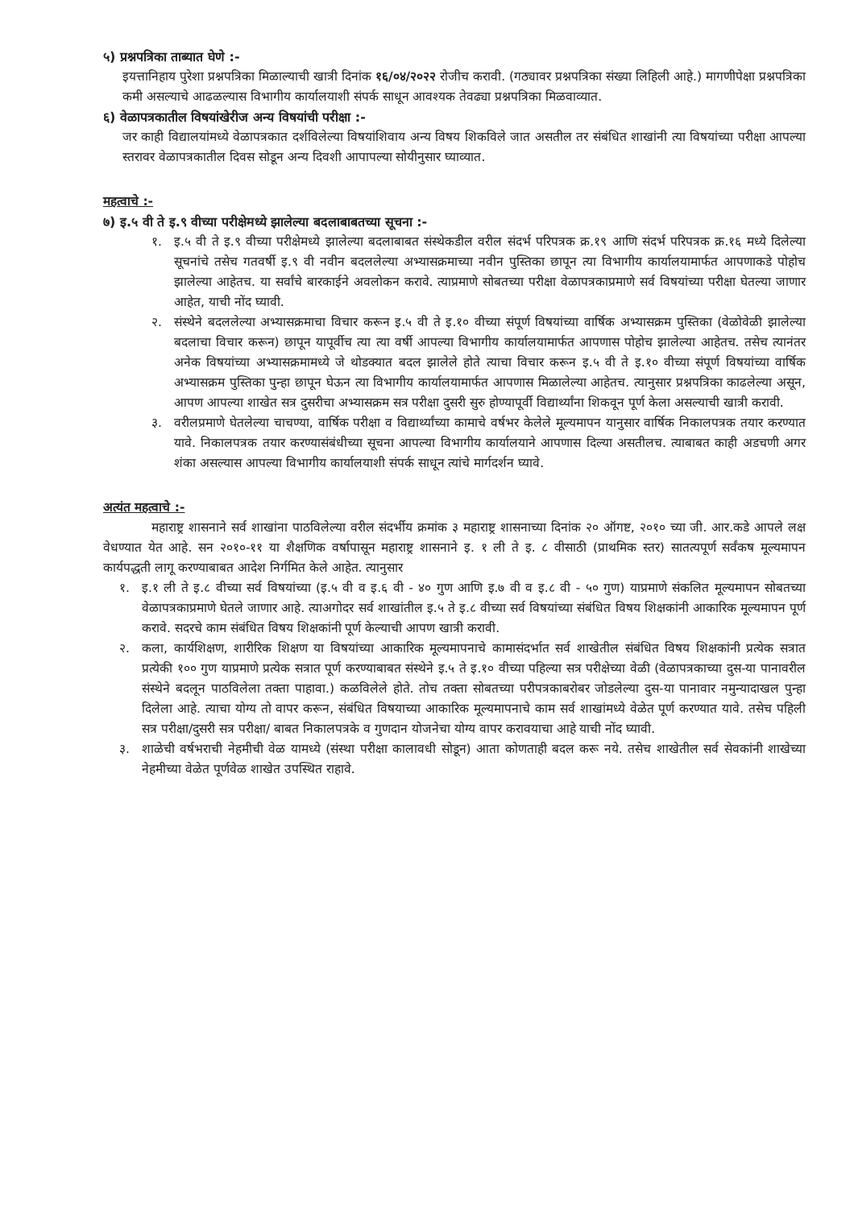५) प्रश्नपत्रिका ताब्यात घेणे :-
इयत्तानिहाय पुरेशा प्रश्नपत्रिका मिळाल्याची खात्री दिनांक १६/०४/२०२२ रोजीच करावी. (गठ्यावर प्रश्नपत्रिका संख्या लिहिली आहे.) मागणीपेक्षा प्रश्नपत्रिका कमी असल्याचे आढळल्यास विभागीय कार्यालयाशी संपर्क साधून आवश्यक तेवढ्या प्रश्नपत्रिका मिळवाव्यात.
६) वेळापत्रकातील विषयांखेरीज अन्य विषयांची परीक्षा :-
जर काही विद्यालयांमध्ये वेळापत्रकात दर्शविलेल्या विषयांशिवाय अन्य विषय शिकविले जात असतील तर संबंधित शाखांनी त्या विषयांच्या परीक्षा आपल्या स्तरावर वेळापत्रकातील दिवस सोडून अन्य दिवशी आपापल्या सोयीनुसार घ्याव्यात.
महत्वाचे :-
७) इ.५ वी ते इ.९ वीच्या परीक्षेमध्ये झालेल्या बदलाबाबतच्या सूचना :-
१. इ.५ वी ते इ.९ वीच्या परीक्षेमध्ये झालेल्या बदलाबाबत संस्थेकडील वरील संदर्भ परिपत्रक क्र.१९ आणि संदर्भ परिपत्रक क्र.१६ मध्ये दिलेल्या सूचनांचे तसेच गतवर्षी इ.९ वी नवीन बदललेल्या अभ्यासक्रमाच्या नवीन पुस्तिका छापून त्या विभागीय कार्यालयामार्फत आपणाकडे पोहोच झालेल्या आहेतच. या सर्वांचे बारकाईने अवलोकन करावे. त्याप्रमाणे सोबतच्या परीक्षा वेळापत्रकाप्रमाणे सर्व विषयांच्या परीक्षा घेतल्या जाणार आहेत, याची नोंद घ्यावी.
२. संस्थेने बदललेल्या अभ्यासक्रमाचा विचार करून इ.५ वी ते इ.१० वीच्या संपूर्ण विषयांच्या वार्षिक अभ्यासक्रम पुस्तिका (वेळोवेळी झालेल्या बदलाचा विचार करून) छापून यापूर्वीच त्या त्या वर्षी आपल्या विभागीय कार्यालयामार्फत आपणास पोहोच झालेल्या आहेतच. तसेच त्यानंतर अनेक विषयांच्या अभ्यासक्रमामध्ये जे थोडक्यात बदल झालेले होते त्याचा विचार करून इ.५ वी ते इ.१० वीच्या संपूर्ण विषयांच्या वार्षिक अभ्यासक्रम पुस्तिका पुन्हा छापून घेऊन त्या विभागीय कार्यालयामार्फत आपणास मिळालेल्या आहेतच. त्यानुसार प्रश्नपत्रिका काढलेल्या असून, आपण आपल्या शाखेत सत्र दुसरीचा अभ्यासक्रम सत्र परीक्षा दुसरी सुरु होण्यापूर्वी विद्यार्थ्यांना शिकवून पूर्ण केला असल्याची खात्री करावी.
३. वरीलप्रमाणे घेतलेल्या चाचण्या, वार्षिक परीक्षा व विद्यार्थ्यांच्या कामाचे वर्षभर केलेले मूल्यमापन यानुसार वार्षिक निकालपत्रक तयार करण्यात यावे. निकालपत्रक तयार करण्यासंबंधीच्या सूचना आपल्या विभागीय कार्यालयाने आपणास दिल्या असतीलच. त्याबाबत काही अडचणी अगर शंका असल्यास आपल्या विभागीय कार्यालयाशी संपर्क साधून त्यांचे मार्गदर्शन घ्यावे.
अत्यंत महत्वाचे :-
महाराष्ट्र शासनाने सर्व शाखांना पाठविलेल्या वरील संदर्भीय क्रमांक ३ महाराष्ट्र शासनाच्या दिनांक २० ऑगष्ट, २०१० च्या जी. आर.कडे आपले लक्ष वेधण्यात येत आहे. सन २०१०-११ या शैक्षणिक वर्षापासून महाराष्ट्र शासनाने इ. १ ली ते इ. ८ वीसाठी (प्राथमिक स्तर) सातत्यपूर्ण सर्वंकष मूल्यमापन कार्यपद्धती लागू करण्याबाबत आदेश निर्गमित केले आहेत. त्यानुसार
१. इ.१ ली ते इ.८ वीच्या सर्व विषयांच्या (इ.५ वी व इ.६ वी - ४० गुण आणि इ.७ वी व इ.८ वी - ५० गुण) याप्रमाणे संकलित मूल्यमापन सोबतच्या वेळापत्रकाप्रमाणे घेतले जाणार आहे. त्याअगोदर सर्व शाखांतील इ.५ ते इ.८ वीच्या सर्व विषयांच्या संबंधित विषय शिक्षकांनी आकारिक मूल्यमापन पूर्ण करावे. सदरचे काम संबंधित विषय शिक्षकांनी पूर्ण केल्याची आपण खात्री करावी.
२. कला, कार्यशिक्षण, शारीरिक शिक्षण या विषयांच्या आकारिक मूल्यमापनाचे कामासंदर्भात सर्व शाखेतील संबंधित विषय शिक्षकांनी प्रत्येक सत्रात प्रत्येकी १०० गुण याप्रमाणे प्रत्येक सत्रात पूर्ण करण्याबाबत संस्थेने इ.५ ते इ.१० वीच्या पहिल्या सत्र परीक्षेच्या वेळी (वेळापत्रकाच्या दुस-या पानावरील संस्थेने बदलून पाठविलेला तक्ता पाहावा.) कळविलेले होते. तोच तक्ता सोबतच्या परीपत्रकाबरोबर जोडलेल्या दुस-या पानावार नमुन्यादाखल पुन्हा दिलेला आहे. त्याचा योग्य तो वापर करून, संबंधित विषयाच्या आकारिक मूल्यमापनाचे काम सर्व शाखांमध्ये वेळेत पूर्ण करण्यात यावे. तसेच पहिली सत्र परीक्षा/दुसरी सत्र परीक्षा/ बाबत निकालपत्रके व गुणदान योजनेचा योग्य वापर करावयाचा आहे याची नोंद घ्यावी.
३. शाळेची वर्षभराची नेहमीची वेळ यामध्ये (संस्था परीक्षा कालावधी सोडून) आता कोणताही बदल करू नये. तसेच शाखेतील सर्व सेवकांनी शाखेच्या नेहमीच्या वेळेत पूर्णवेळ शाखेत उपस्थित राहावे.